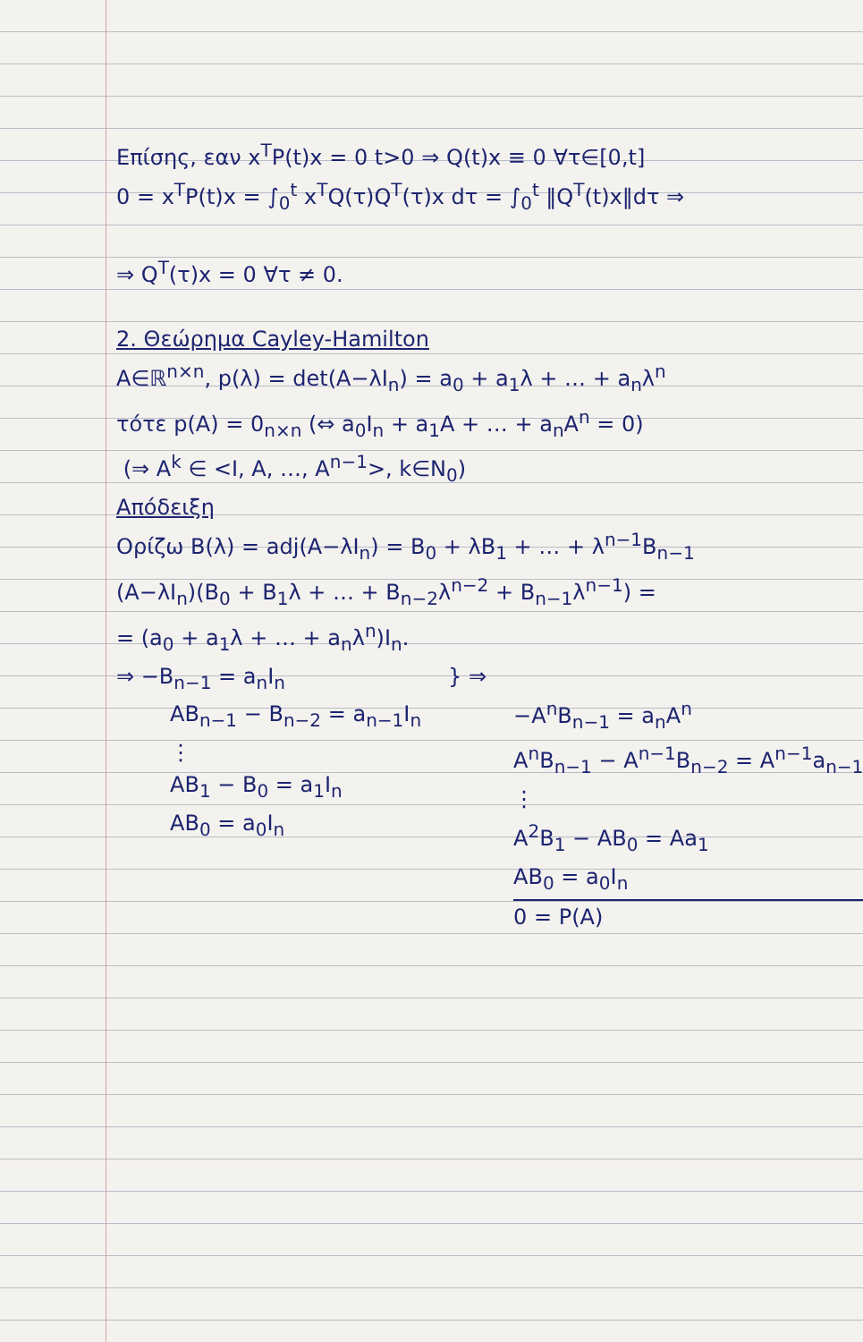Επίσης, εαν x<sup>T</sup>P(t)x = 0 t>0 ⇒ Q(t)x ≡ 0 ∀τ∈[0,t]
0 = x<sup>T</sup>P(t)x = ∫<sub>0</sub><sup>t</sup> x<sup>T</sup>Q(τ)Q<sup>T</sup>(τ)x dτ = ∫<sub>0</sub><sup>t</sup> ‖Q<sup>T</sup>(t)x‖dτ ⇒
⇒ Q<sup>T</sup>(τ)x = 0 ∀τ ≠ 0.
2. Θεώρημα Cayley-Hamilton
A∈ℝ<sup>n×n</sup>, p(λ) = det(A−λI<sub>n</sub>) = a<sub>0</sub> + a<sub>1</sub>λ + … + a<sub>n</sub>λ<sup>n</sup>
τότε p(A) = 0<sub>n×n</sub> (⇔ a<sub>0</sub>I<sub>n</sub> + a<sub>1</sub>A + … + a<sub>n</sub>A<sup>n</sup> = 0)
(⇒ A<sup>k</sup> ∈ <I, A, …, A<sup>n−1</sup>>, k∈N<sub>0</sub>)
Απόδειξη
Ορίζω B(λ) = adj(A−λI<sub>n</sub>) = B<sub>0</sub> + λB<sub>1</sub> + … + λ<sup>n−1</sup>B<sub>n−1</sub>
(A−λI<sub>n</sub>)(B<sub>0</sub> + B<sub>1</sub>λ + … + B<sub>n−2</sub>λ<sup>n−2</sup> + B<sub>n−1</sub>λ<sup>n−1</sup>) =
= (a<sub>0</sub> + a<sub>1</sub>λ + … + a<sub>n</sub>λ<sup>n</sup>)I<sub>n</sub>.
⇒ −B<sub>n−1</sub> = a<sub>n</sub>I<sub>n</sub>
AB<sub>n−1</sub> − B<sub>n−2</sub> = a<sub>n−1</sub>I<sub>n</sub>
⋮
AB<sub>1</sub> − B<sub>0</sub> = a<sub>1</sub>I<sub>n</sub>
AB<sub>0</sub> = a<sub>0</sub>I<sub>n</sub>
} ⇒ −A<sup>n</sup>B<sub>n−1</sub> = a<sub>n</sub>A<sup>n</sup>
A<sup>n</sup>B<sub>n−1</sub> − A<sup>n−1</sup>B<sub>n−2</sub> = A<sup>n−1</sup>a<sub>n−1</sub>
⋮
A<sup>2</sup>B<sub>1</sub> − AB<sub>0</sub> = Aa<sub>1</sub>
AB<sub>0</sub> = a<sub>0</sub>I<sub>n</sub>
0 = P(A)